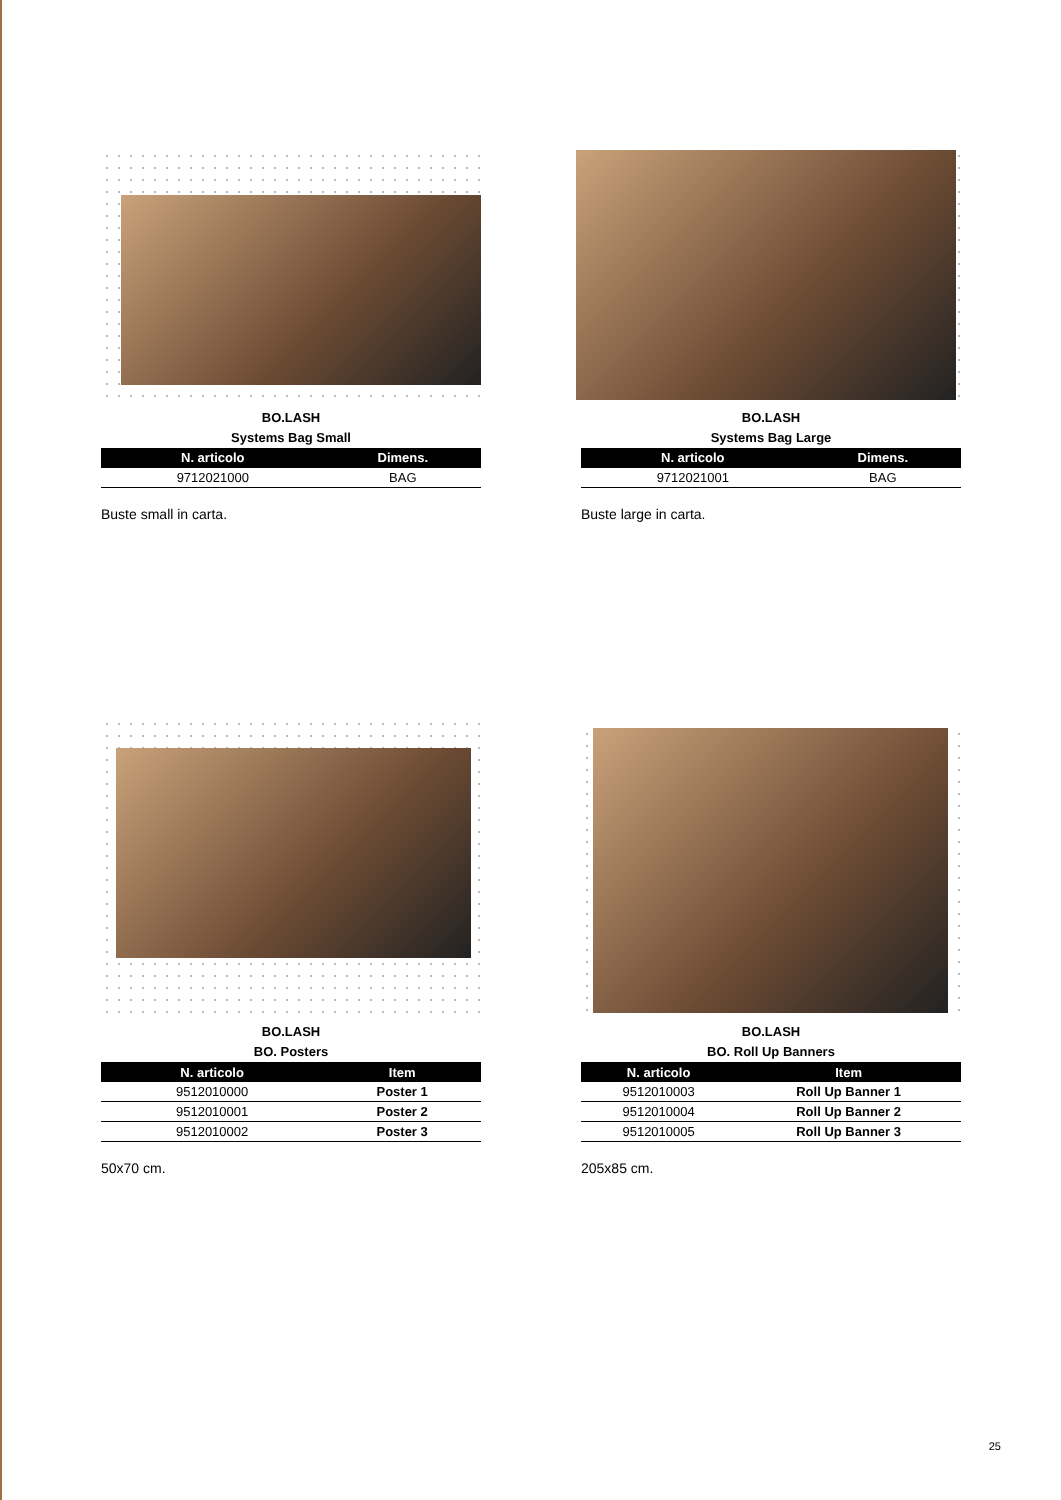BO.LASH
Systems Bag Small
| N. articolo | Dimens. |
| --- | --- |
| 9712021000 | BAG |
Buste small in carta.
BO.LASH
Systems Bag Large
| N. articolo | Dimens. |
| --- | --- |
| 9712021001 | BAG |
Buste large in carta.
BO.LASH
BO. Posters
| N. articolo | Item |
| --- | --- |
| 9512010000 | Poster 1 |
| 9512010001 | Poster 2 |
| 9512010002 | Poster 3 |
50x70 cm.
BO.LASH
BO. Roll Up Banners
| N. articolo | Item |
| --- | --- |
| 9512010003 | Roll Up Banner 1 |
| 9512010004 | Roll Up Banner 2 |
| 9512010005 | Roll Up Banner 3 |
205x85 cm.
25